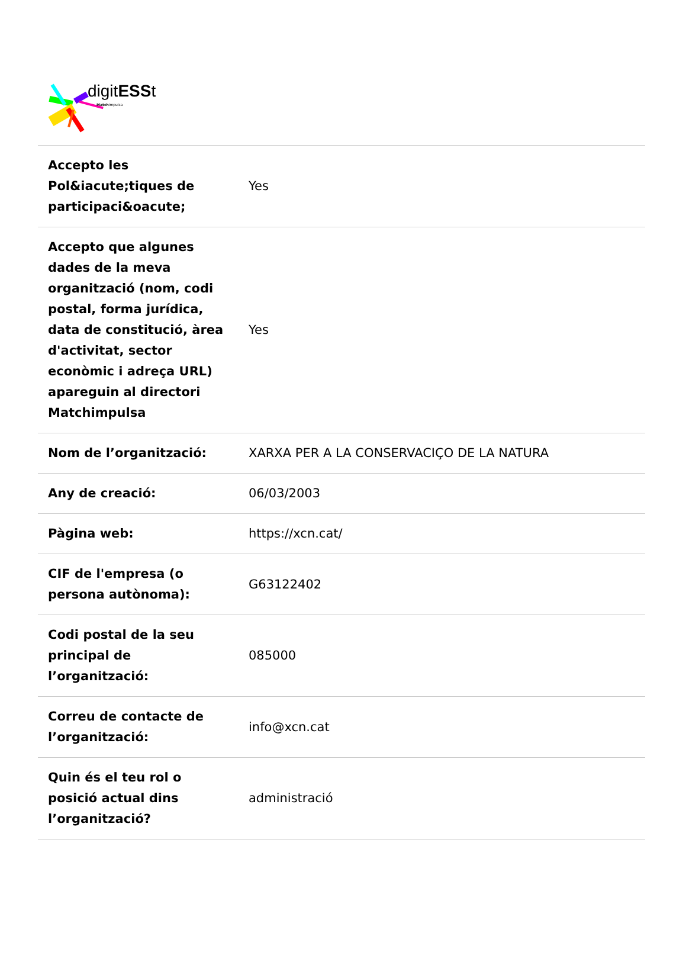digitESSt
Matchimpulsa
| Accepto les Pol&iacute;tiques de participaci&oacute; | Yes |
| Accepto que algunes dades de la meva organització (nom, codi postal, forma jurídica, data de constitució, àrea d'activitat, sector econòmic i adreça URL) apareguin al directori Matchimpulsa | Yes |
| Nom de l’organització: | XARXA PER A LA CONSERVACIÇO DE LA NATURA |
| Any de creació: | 06/03/2003 |
| Pàgina web: | https://xcn.cat/ |
| CIF de l'empresa (o persona autònoma): | G63122402 |
| Codi postal de la seu principal de l’organització: | 085000 |
| Correu de contacte de l’organització: | info@xcn.cat |
| Quin és el teu rol o posició actual dins l’organització? | administració |